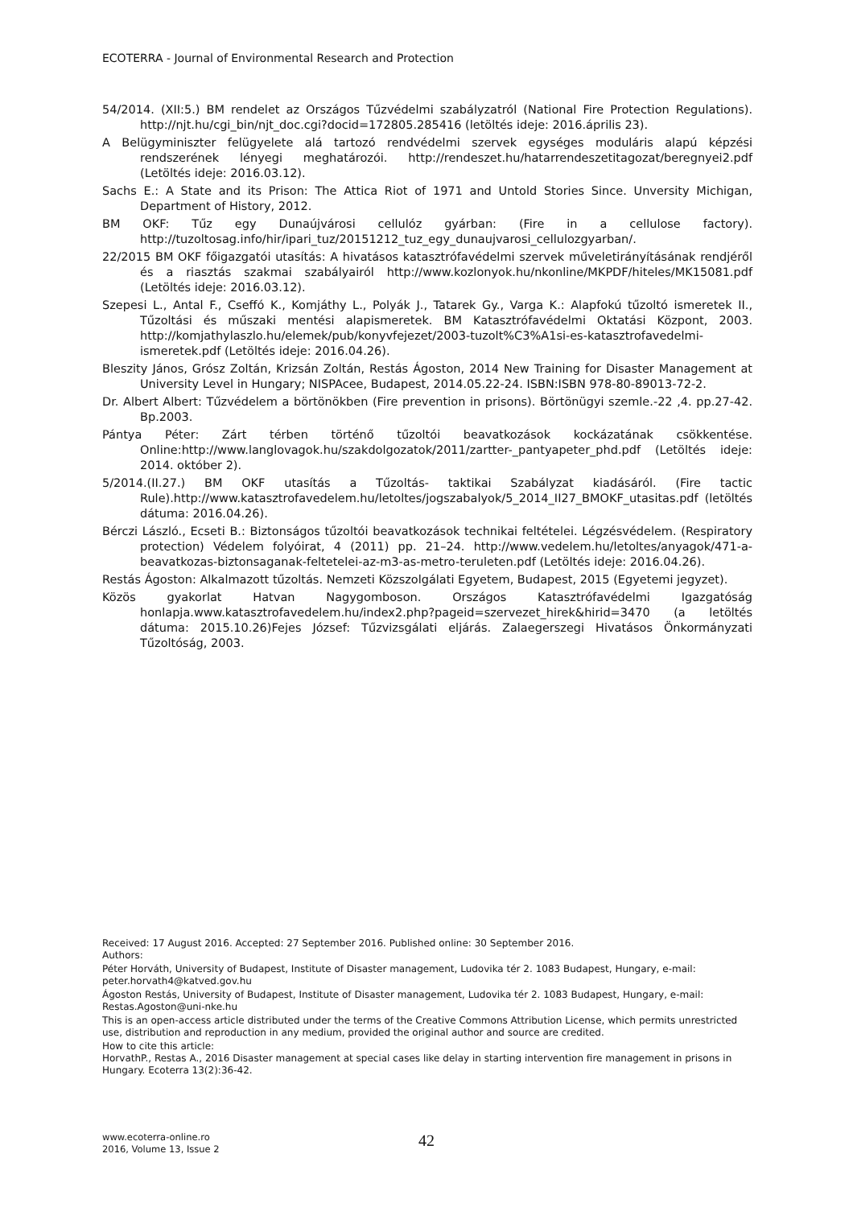ECOTERRA - Journal of Environmental Research and Protection
54/2014. (XII:5.) BM rendelet az Országos Tűzvédelmi szabályzatról (National Fire Protection Regulations). http://njt.hu/cgi_bin/njt_doc.cgi?docid=172805.285416 (letöltés ideje: 2016.április 23).
A Belügyminiszter felügyelete alá tartozó rendvédelmi szervek egységes moduláris alapú képzési rendszerének lényegi meghatározói. http://rendeszet.hu/hatarrendeszetitagozat/beregnyei2.pdf (Letöltés ideje: 2016.03.12).
Sachs E.: A State and its Prison: The Attica Riot of 1971 and Untold Stories Since. Unversity Michigan, Department of History, 2012.
BM OKF: Tűz egy Dunaújvárosi cellulóz gyárban: (Fire in a cellulose factory). http://tuzoltosag.info/hir/ipari_tuz/20151212_tuz_egy_dunaujvarosi_cellulozgyarban/.
22/2015 BM OKF főigazgatói utasítás: A hivatásos katasztrófavédelmi szervek műveletirányításának rendjéről és a riasztás szakmai szabályairól http://www.kozlonyok.hu/nkonline/MKPDF/hiteles/MK15081.pdf (Letöltés ideje: 2016.03.12).
Szepesi L., Antal F., Cseffó K., Komjáthy L., Polyák J., Tatarek Gy., Varga K.: Alapfokú tűzoltó ismeretek II., Tűzoltási és műszaki mentési alapismeretek. BM Katasztrófavédelmi Oktatási Központ, 2003. http://komjathylaszlo.hu/elemek/pub/konyvfejezet/2003-tuzolt%C3%A1si-es-katasztrofavedelmi-ismeretek.pdf (Letöltés ideje: 2016.04.26).
Bleszity János, Grósz Zoltán, Krizsán Zoltán, Restás Ágoston, 2014 New Training for Disaster Management at University Level in Hungary; NISPAcee, Budapest, 2014.05.22-24. ISBN:ISBN 978-80-89013-72-2.
Dr. Albert Albert: Tűzvédelem a börtönökben (Fire prevention in prisons). Börtönügyi szemle.-22 ,4. pp.27-42. Bp.2003.
Pántya Péter: Zárt térben történő tűzoltói beavatkozások kockázatának csökkentése. Online:http://www.langlovagok.hu/szakdolgozatok/2011/zartter-_pantyapeter_phd.pdf (Letöltés ideje: 2014. október 2).
5/2014.(II.27.) BM OKF utasítás a Tűzoltás- taktikai Szabályzat kiadásáról. (Fire tactic Rule).http://www.katasztrofavedelem.hu/letoltes/jogszabalyok/5_2014_II27_BMOKF_utasitas.pdf (letöltés dátuma: 2016.04.26).
Bérczi László., Ecseti B.: Biztonságos tűzoltói beavatkozások technikai feltételei. Légzésvédelem. (Respiratory protection) Védelem folyóirat, 4 (2011) pp. 21–24. http://www.vedelem.hu/letoltes/anyagok/471-a-beavatkozas-biztonsaganak-feltetelei-az-m3-as-metro-teruleten.pdf (Letöltés ideje: 2016.04.26).
Restás Ágoston: Alkalmazott tűzoltás. Nemzeti Közszolgálati Egyetem, Budapest, 2015 (Egyetemi jegyzet).
Közös gyakorlat Hatvan Nagygomboson. Országos Katasztrófavédelmi Igazgatóság honlapja.www.katasztrofavedelem.hu/index2.php?pageid=szervezet_hirek&hirid=3470 (a letöltés dátuma: 2015.10.26)Fejes József: Tűzvizsgálati eljárás. Zalaegerszegi Hivatásos Önkormányzati Tűzoltóság, 2003.
Received: 17 August 2016. Accepted: 27 September 2016. Published online: 30 September 2016.
Authors:
Péter Horváth, University of Budapest, Institute of Disaster management, Ludovika tér 2. 1083 Budapest, Hungary, e-mail: peter.horvath4@katved.gov.hu
Ágoston Restás, University of Budapest, Institute of Disaster management, Ludovika tér 2. 1083 Budapest, Hungary, e-mail: Restas.Agoston@uni-nke.hu
This is an open-access article distributed under the terms of the Creative Commons Attribution License, which permits unrestricted use, distribution and reproduction in any medium, provided the original author and source are credited.
How to cite this article:
HorvathP., Restas A., 2016 Disaster management at special cases like delay in starting intervention fire management in prisons in Hungary. Ecoterra 13(2):36-42.
www.ecoterra-online.ro
2016, Volume 13, Issue 2
42